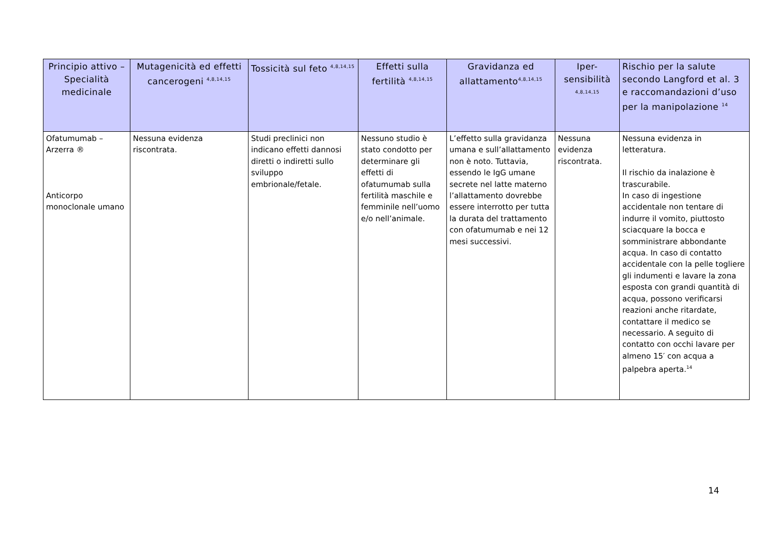| Principio attivo – Specialità medicinale | Mutagenicità ed effetti cancerogeni <sup>4,8,14,15</sup> | Tossicità sul feto <sup>4,8,14,15</sup> | Effetti sulla fertilità <sup>4,8,14,15</sup> | Gravidanza ed allattamento<sup>4,8,14,15</sup> | Iper-sensibilità <sup>4,8,14,15</sup> | Rischio per la salute secondo Langford et al. 3 e raccomandazioni d’uso per la manipolazione <sup>14</sup> |
| --- | --- | --- | --- | --- | --- | --- |
| Ofatumumab – Arzerra ® Anticorpo monoclonale umano | Nessuna evidenza riscontrata. | Studi preclinici non indicano effetti dannosi diretti o indiretti sullo sviluppo embrionale/fetale. | Nessuno studio è stato condotto per determinare gli effetti di ofatumumab sulla fertilità maschile e femminile nell’uomo e/o nell’animale. | L’effetto sulla gravidanza umana e sull’allattamento non è noto. Tuttavia, essendo le IgG umane secrete nel latte materno l’allattamento dovrebbe essere interrotto per tutta la durata del trattamento con ofatumumab e nei 12 mesi successivi. | Nessuna evidenza riscontrata. | Nessuna evidenza in letteratura. Il rischio da inalazione è trascurabile. In caso di ingestione accidentale non tentare di indurre il vomito, piuttosto sciacquare la bocca e somministrare abbondante acqua. In caso di contatto accidentale con la pelle togliere gli indumenti e lavare la zona esposta con grandi quantità di acqua, possono verificarsi reazioni anche ritardate, contattare il medico se necessario. A seguito di contatto con occhi lavare per almeno 15′ con acqua a palpebra aperta.<sup>14</sup> |
14